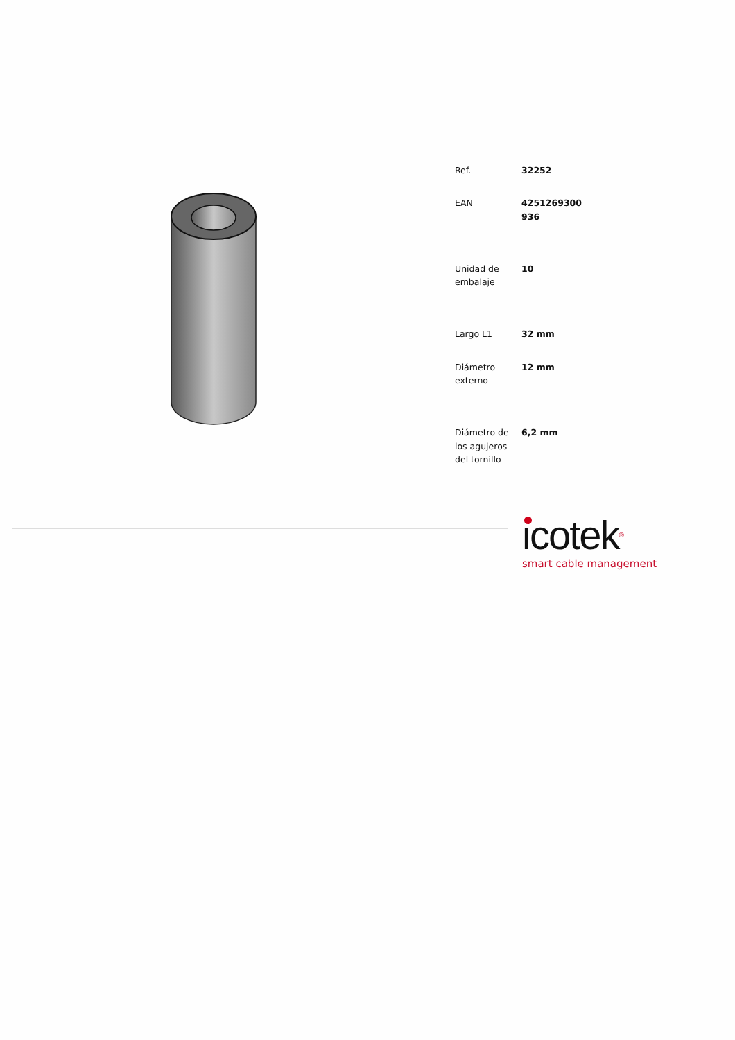| Ref. | 32252 |
| EAN | 4251269300 936 |
| Unidad de embalaje | 10 |
| Largo L1 | 32 mm |
| Diámetro externo | 12 mm |
| Diámetro de los agujeros del tornillo | 6,2 mm |
icotek®
smart cable management